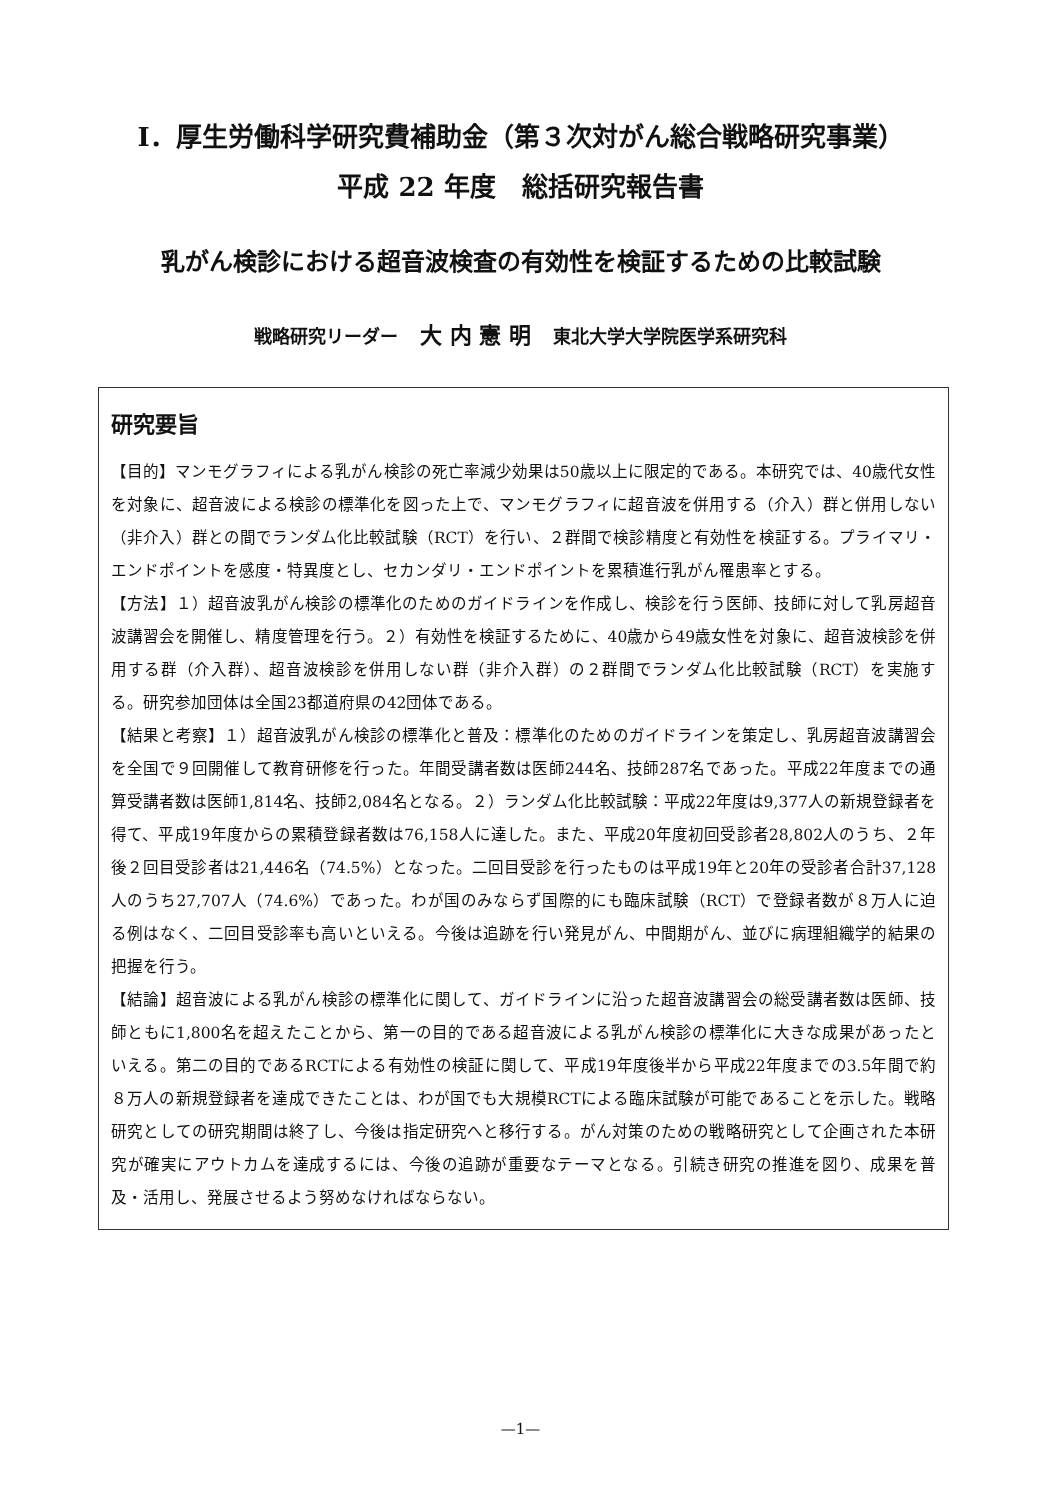Ⅰ．厚生労働科学研究費補助金（第３次対がん総合戦略研究事業）
平成 22 年度　総括研究報告書
乳がん検診における超音波検査の有効性を検証するための比較試験
戦略研究リーダー 大 内 憲 明 東北大学大学院医学系研究科
研究要旨
【目的】マンモグラフィによる乳がん検診の死亡率減少効果は50歳以上に限定的である。本研究では、40歳代女性を対象に、超音波による検診の標準化を図った上で、マンモグラフィに超音波を併用する（介入）群と併用しない（非介入）群との間でランダム化比較試験（RCT）を行い、２群間で検診精度と有効性を検証する。プライマリ・エンドポイントを感度・特異度とし、セカンダリ・エンドポイントを累積進行乳がん罹患率とする。
【方法】１）超音波乳がん検診の標準化のためのガイドラインを作成し、検診を行う医師、技師に対して乳房超音波講習会を開催し、精度管理を行う。２）有効性を検証するために、40歳から49歳女性を対象に、超音波検診を併用する群（介入群）、超音波検診を併用しない群（非介入群）の２群間でランダム化比較試験（RCT）を実施する。研究参加団体は全国23都道府県の42団体である。
【結果と考察】１）超音波乳がん検診の標準化と普及：標準化のためのガイドラインを策定し、乳房超音波講習会を全国で９回開催して教育研修を行った。年間受講者数は医師244名、技師287名であった。平成22年度までの通算受講者数は医師1,814名、技師2,084名となる。２）ランダム化比較試験：平成22年度は9,377人の新規登録者を得て、平成19年度からの累積登録者数は76,158人に達した。また、平成20年度初回受診者28,802人のうち、２年後２回目受診者は21,446名（74.5%）となった。二回目受診を行ったものは平成19年と20年の受診者合計37,128人のうち27,707人（74.6%）であった。わが国のみならず国際的にも臨床試験（RCT）で登録者数が８万人に迫る例はなく、二回目受診率も高いといえる。今後は追跡を行い発見がん、中間期がん、並びに病理組織学的結果の把握を行う。
【結論】超音波による乳がん検診の標準化に関して、ガイドラインに沿った超音波講習会の総受講者数は医師、技師ともに1,800名を超えたことから、第一の目的である超音波による乳がん検診の標準化に大きな成果があったといえる。第二の目的であるRCTによる有効性の検証に関して、平成19年度後半から平成22年度までの3.5年間で約８万人の新規登録者を達成できたことは、わが国でも大規模RCTによる臨床試験が可能であることを示した。戦略研究としての研究期間は終了し、今後は指定研究へと移行する。がん対策のための戦略研究として企画された本研究が確実にアウトカムを達成するには、今後の追跡が重要なテーマとなる。引続き研究の推進を図り、成果を普及・活用し、発展させるよう努めなければならない。
—1—